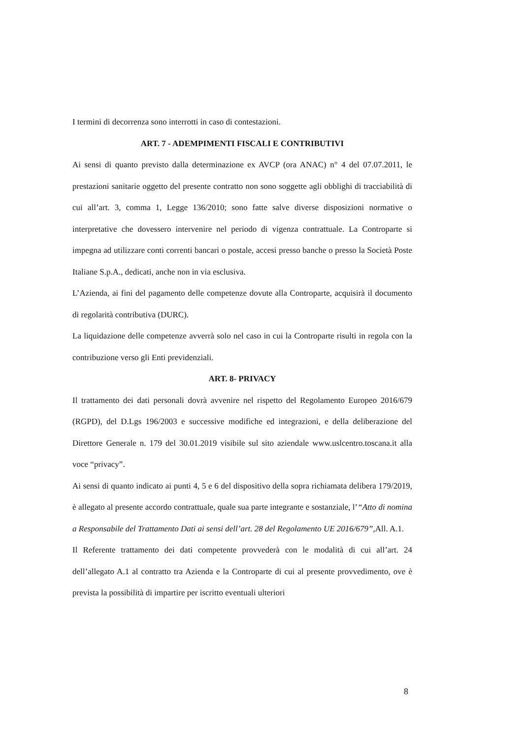I termini di decorrenza sono interrotti in caso di contestazioni.
ART. 7 - ADEMPIMENTI FISCALI E CONTRIBUTIVI
Ai sensi di quanto previsto dalla determinazione ex AVCP (ora ANAC) n° 4 del 07.07.2011, le prestazioni sanitarie oggetto del presente contratto non sono soggette agli obblighi di tracciabilità di cui all’art. 3, comma 1, Legge 136/2010; sono fatte salve diverse disposizioni normative o interpretative che dovessero intervenire nel periodo di vigenza contrattuale. La Controparte si impegna ad utilizzare conti correnti bancari o postale, accesi presso banche o presso la Società Poste Italiane S.p.A., dedicati, anche non in via esclusiva.
L’Azienda, ai fini del pagamento delle competenze dovute alla Controparte, acquisirà il documento di regolarità contributiva (DURC).
La liquidazione delle competenze avverrà solo nel caso in cui la Controparte risulti in regola con la contribuzione verso gli Enti previdenziali.
ART. 8- PRIVACY
Il trattamento dei dati personali dovrà avvenire nel rispetto del Regolamento Europeo 2016/679 (RGPD), del D.Lgs 196/2003 e successive modifiche ed integrazioni, e della deliberazione del Direttore Generale n. 179 del 30.01.2019 visibile sul sito aziendale www.uslcentro.toscana.it alla voce “privacy”.
Ai sensi di quanto indicato ai punti 4, 5 e 6 del dispositivo della sopra richiamata delibera 179/2019, è allegato al presente accordo contrattuale, quale sua parte integrante e sostanziale, l’“Atto di nomina a Responsabile del Trattamento Dati ai sensi dell’art. 28 del Regolamento UE 2016/679”, All. A.1.
Il Referente trattamento dei dati competente provvederà con le modalità di cui all’art. 24 dell’allegato A.1 al contratto tra Azienda e la Controparte di cui al presente provvedimento, ove è prevista la possibilità di impartire per iscritto eventuali ulteriori
8